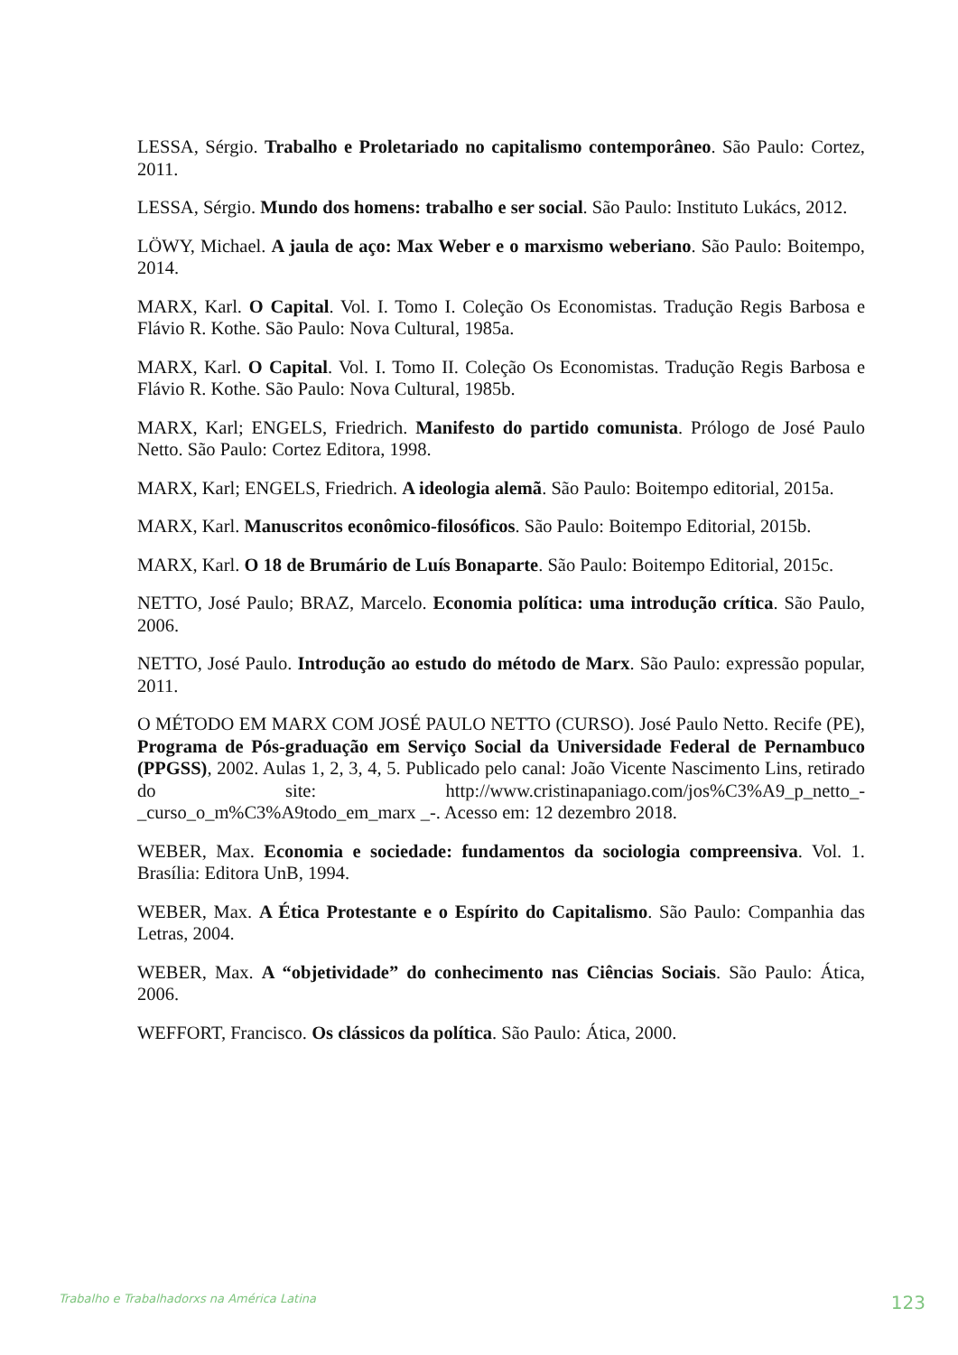LESSA, Sérgio. Trabalho e Proletariado no capitalismo contemporâneo. São Paulo: Cortez, 2011.
LESSA, Sérgio. Mundo dos homens: trabalho e ser social. São Paulo: Instituto Lukács, 2012.
LÖWY, Michael. A jaula de aço: Max Weber e o marxismo weberiano. São Paulo: Boitempo, 2014.
MARX, Karl. O Capital. Vol. I. Tomo I. Coleção Os Economistas. Tradução Regis Barbosa e Flávio R. Kothe. São Paulo: Nova Cultural, 1985a.
MARX, Karl. O Capital. Vol. I. Tomo II. Coleção Os Economistas. Tradução Regis Barbosa e Flávio R. Kothe. São Paulo: Nova Cultural, 1985b.
MARX, Karl; ENGELS, Friedrich. Manifesto do partido comunista. Prólogo de José Paulo Netto. São Paulo: Cortez Editora, 1998.
MARX, Karl; ENGELS, Friedrich. A ideologia alemã. São Paulo: Boitempo editorial, 2015a.
MARX, Karl. Manuscritos econômico-filosóficos. São Paulo: Boitempo Editorial, 2015b.
MARX, Karl. O 18 de Brumário de Luís Bonaparte. São Paulo: Boitempo Editorial, 2015c.
NETTO, José Paulo; BRAZ, Marcelo. Economia política: uma introdução crítica. São Paulo, 2006.
NETTO, José Paulo. Introdução ao estudo do método de Marx. São Paulo: expressão popular, 2011.
O MÉTODO EM MARX COM JOSÉ PAULO NETTO (CURSO). José Paulo Netto. Recife (PE), Programa de Pós-graduação em Serviço Social da Universidade Federal de Pernambuco (PPGSS), 2002. Aulas 1, 2, 3, 4, 5. Publicado pelo canal: João Vicente Nascimento Lins, retirado do site: http://www.cristinapaniago.com/jos%C3%A9_p_netto_-_curso_o_m%C3%A9todo_em_marx _-. Acesso em: 12 dezembro 2018.
WEBER, Max. Economia e sociedade: fundamentos da sociologia compreensiva. Vol. 1. Brasília: Editora UnB, 1994.
WEBER, Max. A Ética Protestante e o Espírito do Capitalismo. São Paulo: Companhia das Letras, 2004.
WEBER, Max. A “objetividade” do conhecimento nas Ciências Sociais. São Paulo: Ática, 2006.
WEFFORT, Francisco. Os clássicos da política. São Paulo: Ática, 2000.
Trabalho e Trabalhadorxs na América Latina 123